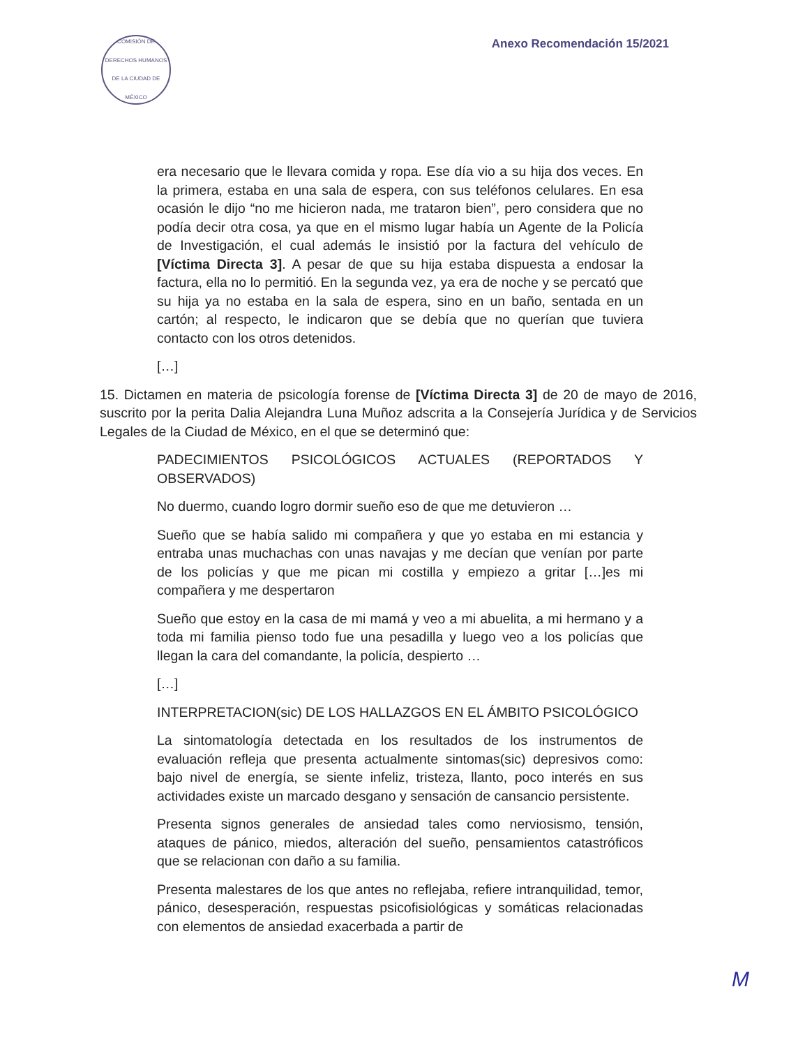COMISIÓN DE DERECHOS HUMANOS DE LA CIUDAD DE MÉXICO
Anexo Recomendación 15/2021
era necesario que le llevara comida y ropa. Ese día vio a su hija dos veces. En la primera, estaba en una sala de espera, con sus teléfonos celulares. En esa ocasión le dijo “no me hicieron nada, me trataron bien”, pero considera que no podía decir otra cosa, ya que en el mismo lugar había un Agente de la Policía de Investigación, el cual además le insistió por la factura del vehículo de [Víctima Directa 3]. A pesar de que su hija estaba dispuesta a endosar la factura, ella no lo permitió. En la segunda vez, ya era de noche y se percató que su hija ya no estaba en la sala de espera, sino en un baño, sentada en un cartón; al respecto, le indicaron que se debía que no querían que tuviera contacto con los otros detenidos.
[…]
15. Dictamen en materia de psicología forense de [Víctima Directa 3] de 20 de mayo de 2016, suscrito por la perita Dalia Alejandra Luna Muñoz adscrita a la Consejería Jurídica y de Servicios Legales de la Ciudad de México, en el que se determinó que:
PADECIMIENTOS PSICOLÓGICOS ACTUALES (REPORTADOS Y OBSERVADOS)
No duermo, cuando logro dormir sueño eso de que me detuvieron …
Sueño que se había salido mi compañera y que yo estaba en mi estancia y entraba unas muchachas con unas navajas y me decían que venían por parte de los policías y que me pican mi costilla y empiezo a gritar […]es mi compañera y me despertaron
Sueño que estoy en la casa de mi mamá y veo a mi abuelita, a mi hermano y a toda mi familia pienso todo fue una pesadilla y luego veo a los policías que llegan la cara del comandante, la policía, despierto …
[…]
INTERPRETACION(sic) DE LOS HALLAZGOS EN EL ÁMBITO PSICOLÓGICO
La sintomatología detectada en los resultados de los instrumentos de evaluación refleja que presenta actualmente sintomas(sic) depresivos como: bajo nivel de energía, se siente infeliz, tristeza, llanto, poco interés en sus actividades existe un marcado desgano y sensación de cansancio persistente.
Presenta signos generales de ansiedad tales como nerviosismo, tensión, ataques de pánico, miedos, alteración del sueño, pensamientos catastróficos que se relacionan con daño a su familia.
Presenta malestares de los que antes no reflejaba, refiere intranquilidad, temor, pánico, desesperación, respuestas psicofisiológicas y somáticas relacionadas con elementos de ansiedad exacerbada a partir de
M